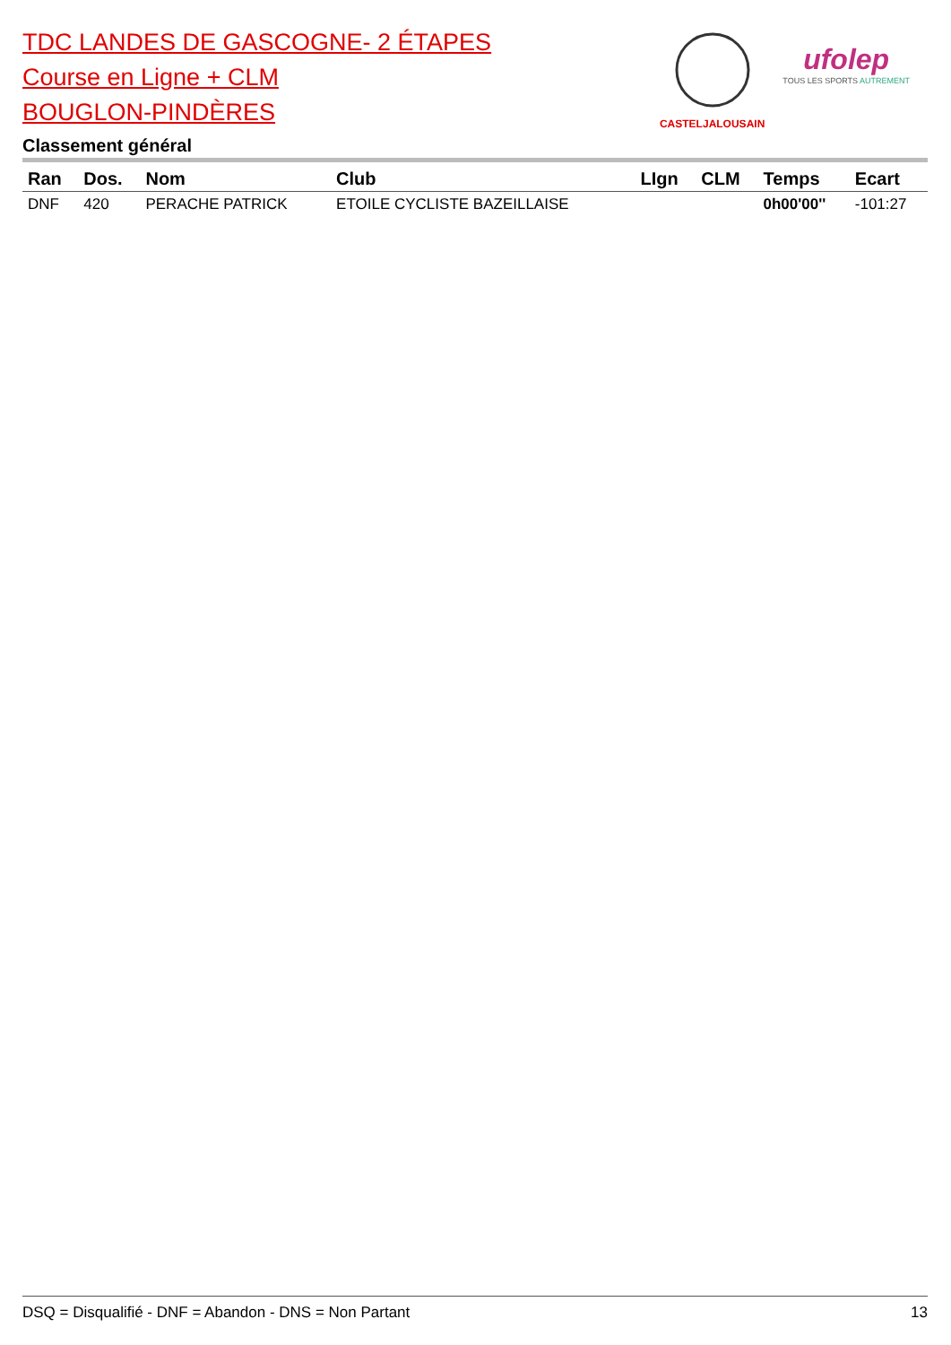TDC LANDES DE GASCOGNE- 2 ÉTAPES
Course en Ligne + CLM
BOUGLON-PINDÈRES
Classement général
CASTELJALOUSAIN
ufolep
TOUS LES SPORTS AUTREMENT
| Ran | Dos. | Nom | Club | LIgn | CLM | Temps | Ecart |
| --- | --- | --- | --- | --- | --- | --- | --- |
| DNF | 420 | PERACHE PATRICK | ETOILE CYCLISTE BAZEILLAISE | | | 0h00'00'' | -101:27 |
DSQ = Disqualifié - DNF = Abandon - DNS = Non Partant 13